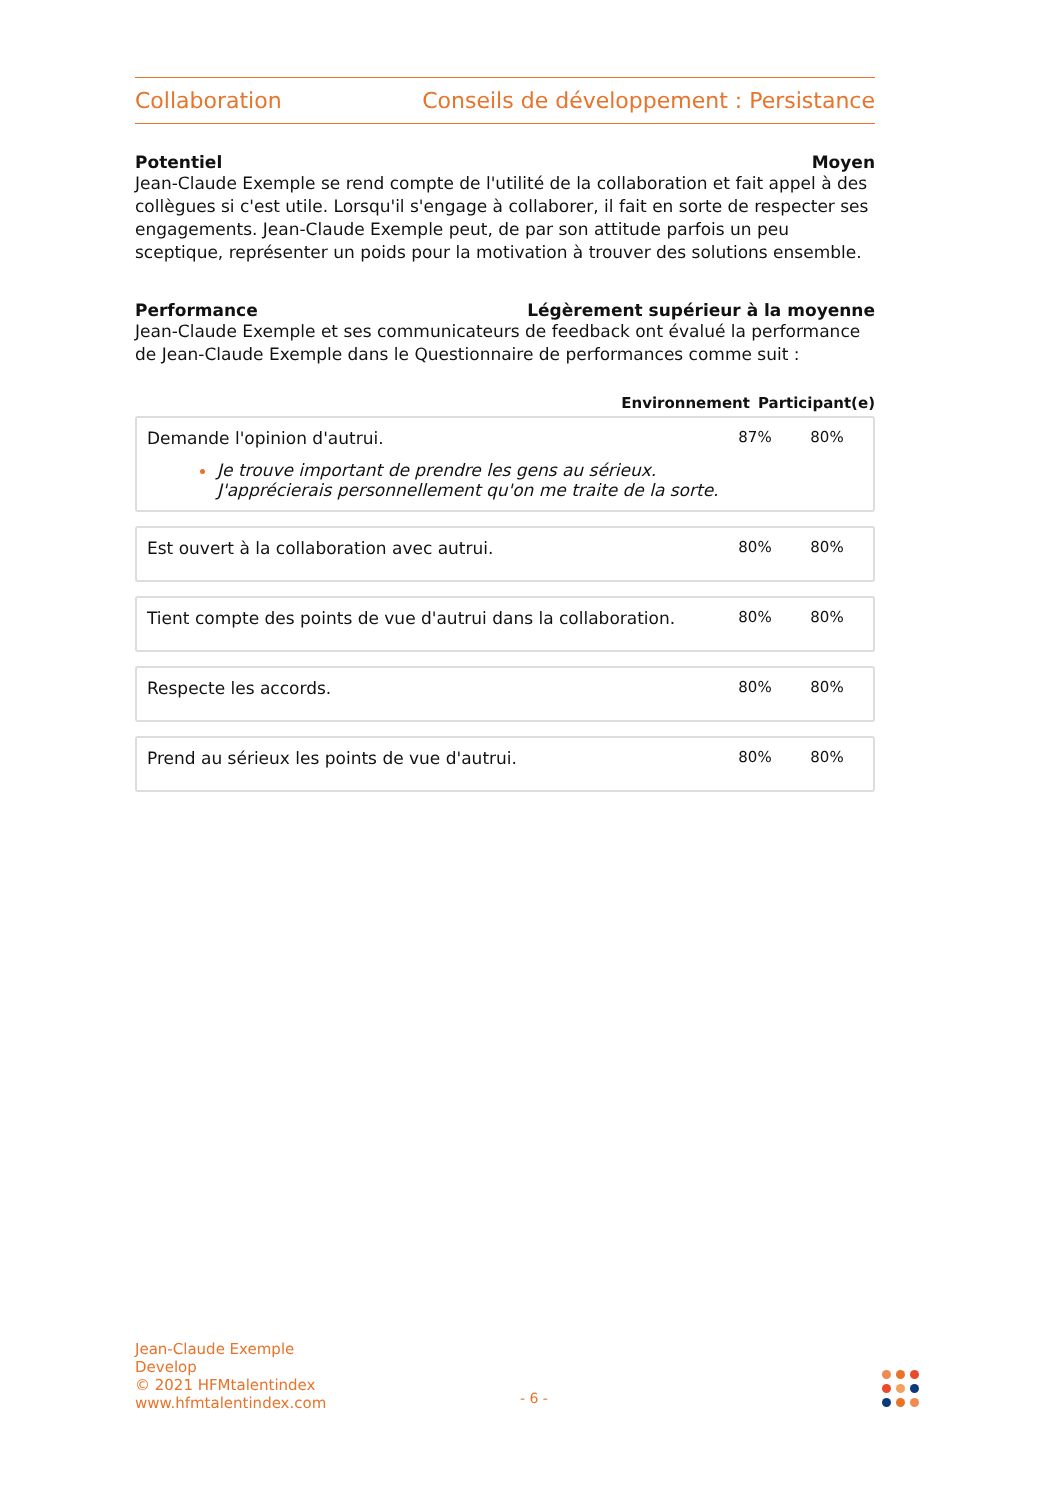Collaboration Conseils de développement : Persistance
Potentiel Moyen
Jean-Claude Exemple se rend compte de l'utilité de la collaboration et fait appel à des collègues si c'est utile. Lorsqu'il s'engage à collaborer, il fait en sorte de respecter ses engagements. Jean-Claude Exemple peut, de par son attitude parfois un peu sceptique, représenter un poids pour la motivation à trouver des solutions ensemble.
Performance Légèrement supérieur à la moyenne
Jean-Claude Exemple et ses communicateurs de feedback ont évalué la performance de Jean-Claude Exemple dans le Questionnaire de performances comme suit :
Environnement Participant(e)
Demande l'opinion d'autrui.
Je trouve important de prendre les gens au sérieux. J'apprécierais personnellement qu'on me traite de la sorte.
87% 80%
Est ouvert à la collaboration avec autrui.
80% 80%
Tient compte des points de vue d'autrui dans la collaboration.
80% 80%
Respecte les accords. 80% 80%
Prend au sérieux les points de vue d'autrui.
80% 80%
Jean-Claude Exemple
Develop
© 2021 HFMtalentindex
www.hfmtalentindex.com
- 6 -